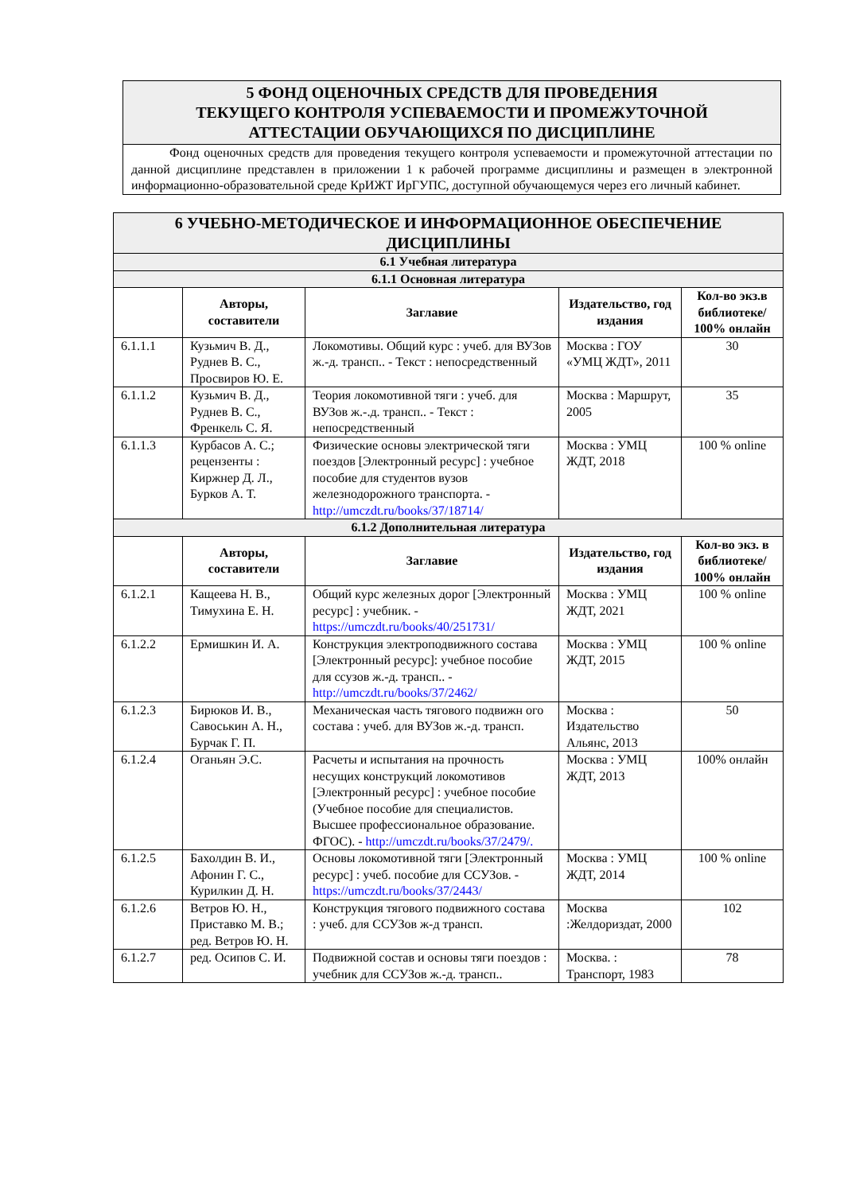5 ФОНД ОЦЕНОЧНЫХ СРЕДСТВ ДЛЯ ПРОВЕДЕНИЯ
ТЕКУЩЕГО КОНТРОЛЯ УСПЕВАЕМОСТИ И ПРОМЕЖУТОЧНОЙ
АТТЕСТАЦИИ ОБУЧАЮЩИХСЯ ПО ДИСЦИПЛИНЕ
Фонд оценочных средств для проведения текущего контроля успеваемости и промежуточной аттестации по данной дисциплине представлен в приложении 1 к рабочей программе дисциплины и размещен в электронной информационно-образовательной среде КрИЖТ ИрГУПС, доступной обучающемуся через его личный кабинет.
| 6 УЧЕБНО-МЕТОДИЧЕСКОЕ И ИНФОРМАЦИОННОЕ ОБЕСПЕЧЕНИЕ ДИСЦИПЛИНЫ | | | | |
| 6.1 Учебная литература | | | | |
| 6.1.1 Основная литература | | | | |
| | Авторы, составители | Заглавие | Издательство, год издания | Кол-во экз.в библиотеке/ 100% онлайн |
| 6.1.1.1 | Кузьмич В. Д., Руднев В. С., Просвиров Ю. Е. | Локомотивы. Общий курс : учеб. для ВУЗов ж.-д. трансп.. - Текст : непосредственный | Москва : ГОУ «УМЦ ЖДТ», 2011 | 30 |
| 6.1.1.2 | Кузьмич В. Д., Руднев В. С., Френкель С. Я. | Теория локомотивной тяги : учеб. для ВУЗов ж.-.д. трансп.. - Текст : непосредственный | Москва : Маршрут, 2005 | 35 |
| 6.1.1.3 | Курбасов А. С.; рецензенты : Киржнер Д. Л., Бурков А. Т. | Физические основы электрической тяги поездов [Электронный ресурс] : учебное пособие для студентов вузов железнодорожного транспорта. - http://umczdt.ru/books/37/18714/ | Москва : УМЦ ЖДТ, 2018 | 100 % online |
| 6.1.2 Дополнительная литература | | | | |
| | Авторы, составители | Заглавие | Издательство, год издания | Кол-во экз. в библиотеке/ 100% онлайн |
| 6.1.2.1 | Кащеева Н. В., Тимухина Е. Н. | Общий курс железных дорог [Электронный ресурс] : учебник. - https://umczdt.ru/books/40/251731/ | Москва : УМЦ ЖДТ, 2021 | 100 % online |
| 6.1.2.2 | Ермишкин И. А. | Конструкция электроподвижного состава [Электронный ресурс]: учебное пособие для ссузов ж.-д. трансп.. - http://umczdt.ru/books/37/2462/ | Москва : УМЦ ЖДТ, 2015 | 100 % online |
| 6.1.2.3 | Бирюков И. В., Савоськин А. Н., Бурчак Г. П. | Механическая часть тягового подвижн ого состава : учеб. для ВУЗов ж.-д. трансп. | Москва : Издательство Альянс, 2013 | 50 |
| 6.1.2.4 | Оганьян Э.С. | Расчеты и испытания на прочность несущих конструкций локомотивов [Электронный ресурс] : учебное пособие (Учебное пособие для специалистов. Высшее профессиональное образование. ФГОС). - http://umczdt.ru/books/37/2479/. | Москва : УМЦ ЖДТ, 2013 | 100% онлайн |
| 6.1.2.5 | Бахолдин В. И., Афонин Г. С., Курилкин Д. Н. | Основы локомотивной тяги [Электронный ресурс] : учеб. пособие для ССУЗов. - https://umczdt.ru/books/37/2443/ | Москва : УМЦ ЖДТ, 2014 | 100 % online |
| 6.1.2.6 | Ветров Ю. Н., Приставко М. В.; ред. Ветров Ю. Н. | Конструкция тягового подвижного состава : учеб. для ССУЗов ж-д трансп. | Москва :Желдориздат, 2000 | 102 |
| 6.1.2.7 | ред. Осипов С. И. | Подвижной состав и основы тяги поездов : учебник для ССУЗов ж.-д. трансп.. | Москва. : Транспорт, 1983 | 78 |